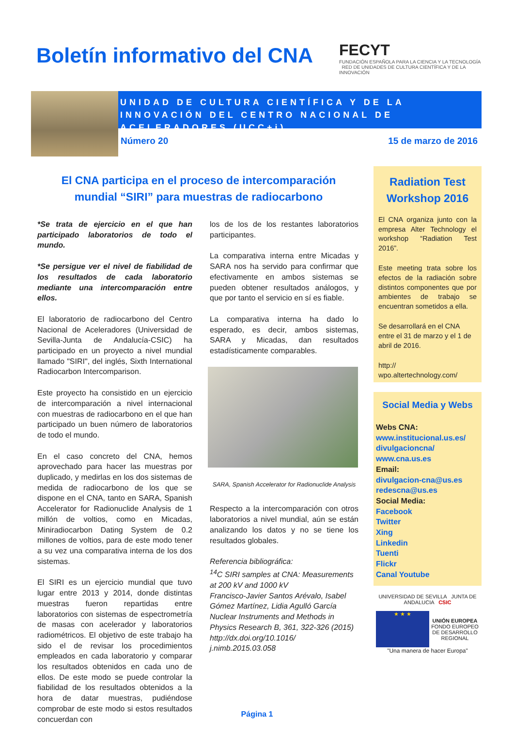Boletín informativo del CNA
FECYT
FUNDACIÓN ESPAÑOLA PARA LA CIENCIA Y LA TECNOLOGÍA RED DE UNIDADES DE CULTURA CIENTÍFICA Y DE LA INNOVACIÓN
UNIDAD DE CULTURA CIENTÍFICA Y DE LA INNOVACIÓN DEL CENTRO NACIONAL DE ACELERADORES (UCC+i)
Número 20 15 de marzo de 2016
El CNA participa en el proceso de intercomparación mundial “SIRI” para muestras de radiocarbono
*Se trata de ejercicio en el que han participado laboratorios de todo el mundo.
*Se persigue ver el nivel de fiabilidad de los resultados de cada laboratorio mediante una intercomparación entre ellos.
El laboratorio de radiocarbono del Centro Nacional de Aceleradores (Universidad de Sevilla-Junta de Andalucía-CSIC) ha participado en un proyecto a nivel mundial llamado "SIRI", del inglés, Sixth International Radiocarbon Intercomparison.
Este proyecto ha consistido en un ejercicio de intercomparación a nivel internacional con muestras de radiocarbono en el que han participado un buen número de laboratorios de todo el mundo.
En el caso concreto del CNA, hemos aprovechado para hacer las muestras por duplicado, y medirlas en los dos sistemas de medida de radiocarbono de los que se dispone en el CNA, tanto en SARA, Spanish Accelerator for Radionuclide Analysis de 1 millón de voltios, como en Micadas, Miniradiocarbon Dating System de 0.2 millones de voltios, para de este modo tener a su vez una comparativa interna de los dos sistemas.
El SIRI es un ejercicio mundial que tuvo lugar entre 2013 y 2014, donde distintas muestras fueron repartidas entre laboratorios con sistemas de espectrometría de masas con acelerador y laboratorios radiométricos. El objetivo de este trabajo ha sido el de revisar los procedimientos empleados en cada laboratorio y comparar los resultados obtenidos en cada uno de ellos. De este modo se puede controlar la fiabilidad de los resultados obtenidos a la hora de datar muestras, pudiéndose comprobar de este modo si estos resultados concuerdan con
los de los de los restantes laboratorios participantes.
La comparativa interna entre Micadas y SARA nos ha servido para confirmar que efectivamente en ambos sistemas se pueden obtener resultados análogos, y que por tanto el servicio en sí es fiable.
La comparativa interna ha dado lo esperado, es decir, ambos sistemas, SARA y Micadas, dan resultados estadísticamente comparables.
SARA, Spanish Accelerator for Radionuclide Analysis
Respecto a la intercomparación con otros laboratorios a nivel mundial, aún se están analizando los datos y no se tiene los resultados globales.
Referencia bibliográfica:
<sup>14</sup>C SIRI samples at CNA: Measurements at 200 kV and 1000 kV
Francisco-Javier Santos Arévalo, Isabel Gómez Martínez, Lidia Agulló García
Nuclear Instruments and Methods in Physics Research B, 361, 322-326 (2015)
http://dx.doi.org/10.1016/ j.nimb.2015.03.058
Radiation Test Workshop 2016
El CNA organiza junto con la empresa Alter Technology el workshop “Radiation Test 2016”.
Este meeting trata sobre los efectos de la radiación sobre distintos componentes que por ambientes de trabajo se encuentran sometidos a ella.
Se desarrollará en el CNA entre el 31 de marzo y el 1 de abril de 2016.
http://
wpo.altertechnology.com/
Social Media y Webs
Webs CNA:
www.institucional.us.es/ divulgacioncna/
www.cna.us.es
Email:
divulgacion-cna@us.es
redescna@us.es
Social Media:
Facebook
Twitter
Xing
Linkedin
Tuenti
Flickr
Canal Youtube
UNIVERSIDAD DE SEVILLA JUNTA DE ANDALUCIA CSIC
★ ★ ★ UNIÓN EUROPEA
FONDO EUROPEO DE DESARROLLO REGIONAL
"Una manera de hacer Europa"
Página 1